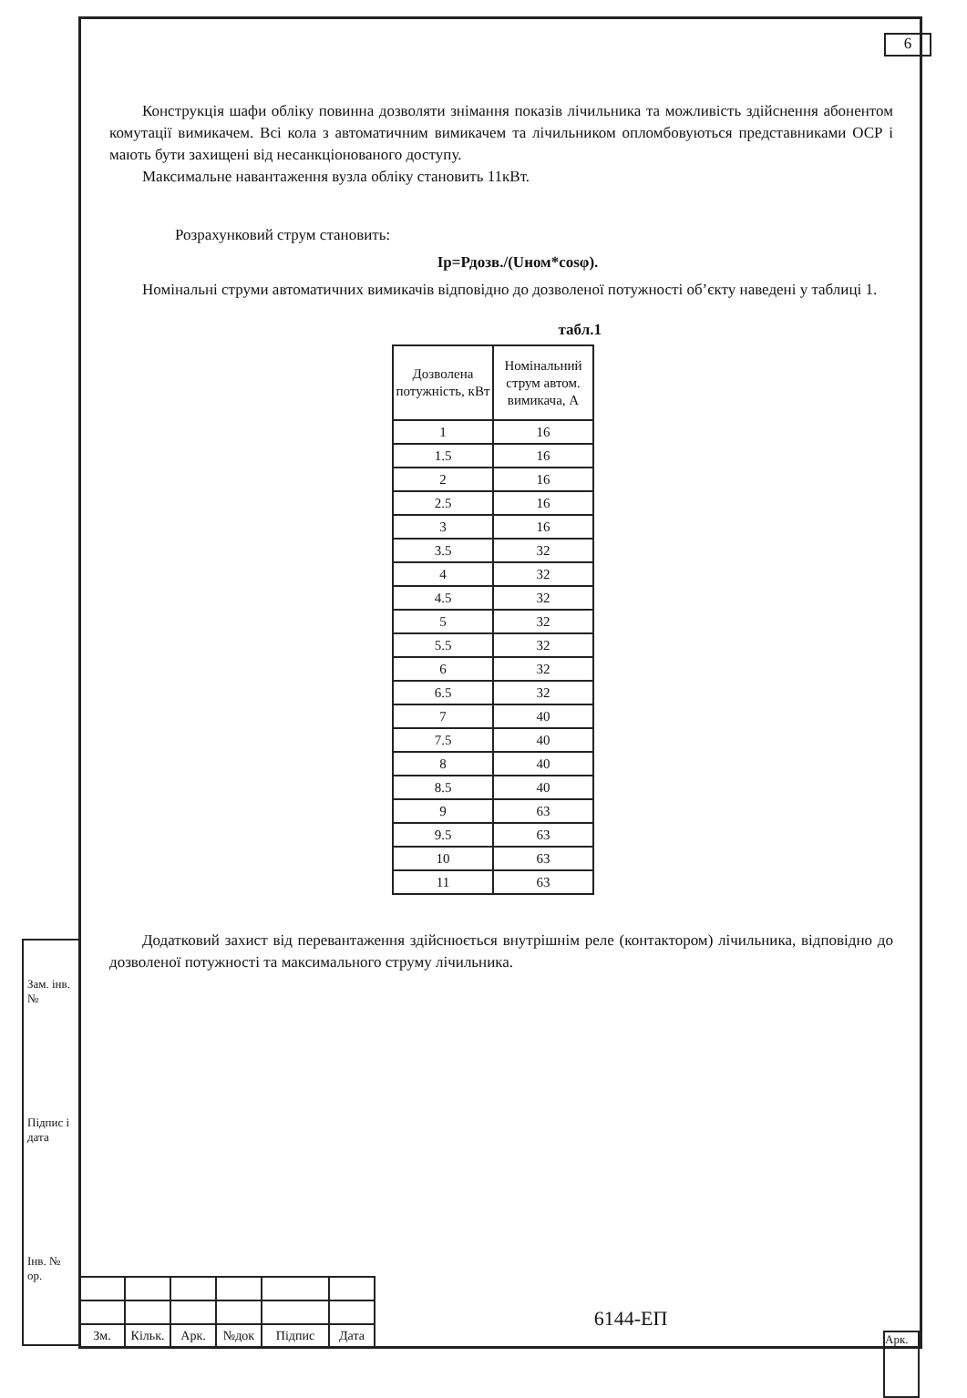6
Конструкція шафи обліку повинна дозволяти знімання показів лічильника та можливість здійснення абонентом комутації вимикачем. Всі кола з автоматичним вимикачем та лічильником опломбовуються представниками ОСР і мають бути захищені від несанкціонованого доступу.
Максимальне навантаження вузла обліку становить 11кВт.
Розрахунковий струм становить:
Ір=Рдозв./(Uном*cosφ).
Номінальні струми автоматичних вимикачів відповідно до дозволеної потужності об’єкту наведені у таблиці 1.
табл.1
| Дозволена потужність, кВт | Номінальний струм автом. вимикача, А |
| --- | --- |
| 1 | 16 |
| 1.5 | 16 |
| 2 | 16 |
| 2.5 | 16 |
| 3 | 16 |
| 3.5 | 32 |
| 4 | 32 |
| 4.5 | 32 |
| 5 | 32 |
| 5.5 | 32 |
| 6 | 32 |
| 6.5 | 32 |
| 7 | 40 |
| 7.5 | 40 |
| 8 | 40 |
| 8.5 | 40 |
| 9 | 63 |
| 9.5 | 63 |
| 10 | 63 |
| 11 | 63 |
Додатковий захист від перевантаження здійснюється внутрішнім реле (контактором) лічильника, відповідно до дозволеної потужності та максимального струму лічильника.
Зам. інв. №
Підпис і дата
Інв. № ор.
| Зм. | Кільк. | Арк. | №док | Підпис | Дата |
6144-ЕП
Арк.